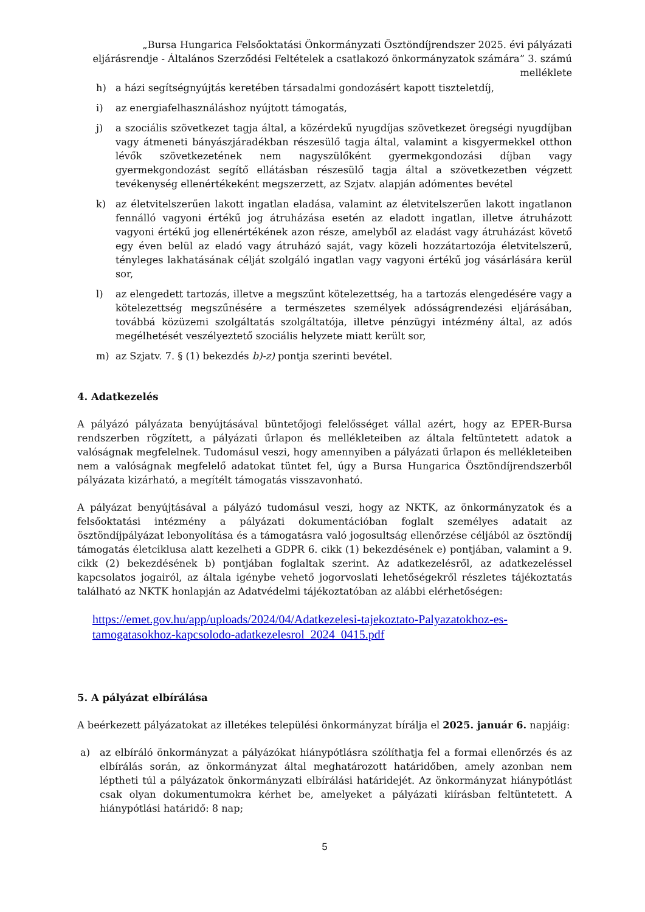„Bursa Hungarica Felsőoktatási Önkormányzati Ösztöndíjrendszer 2025. évi pályázati eljárásrendje - Általános Szerződési Feltételek a csatlakozó önkormányzatok számára” 3. számú melléklete
h) a házi segítségnyújtás keretében társadalmi gondozásért kapott tiszteletdíj,
i) az energiafelhasználáshoz nyújtott támogatás,
j) a szociális szövetkezet tagja által, a közérdekű nyugdíjas szövetkezet öregségi nyugdíjban vagy átmeneti bányászjáradékban részesülő tagja által, valamint a kisgyermekkel otthon lévők szövetkezetének nem nagyszülőként gyermekgondozási díjban vagy gyermekgondozást segítő ellátásban részesülő tagja által a szövetkezetben végzett tevékenység ellenértékeként megszerzett, az Szjatv. alapján adómentes bevétel
k) az életvitelszerűen lakott ingatlan eladása, valamint az életvitelszerűen lakott ingatlanon fennálló vagyoni értékű jog átruházása esetén az eladott ingatlan, illetve átruházott vagyoni értékű jog ellenértékének azon része, amelyből az eladást vagy átruházást követő egy éven belül az eladó vagy átruházó saját, vagy közeli hozzátartozója életvitelszerű, tényleges lakhatásának célját szolgáló ingatlan vagy vagyoni értékű jog vásárlására kerül sor,
l) az elengedett tartozás, illetve a megszűnt kötelezettség, ha a tartozás elengedésére vagy a kötelezettség megszűnésére a természetes személyek adósságrendezési eljárásában, továbbá közüzemi szolgáltatás szolgáltatója, illetve pénzügyi intézmény által, az adós megélhetését veszélyeztető szociális helyzete miatt került sor,
m) az Szjatv. 7. § (1) bekezdés b)-z) pontja szerinti bevétel.
4. Adatkezelés
A pályázó pályázata benyújtásával büntetőjogi felelősséget vállal azért, hogy az EPER-Bursa rendszerben rögzített, a pályázati űrlapon és mellékleteiben az általa feltüntetett adatok a valóságnak megfelelnek. Tudomásul veszi, hogy amennyiben a pályázati űrlapon és mellékleteiben nem a valóságnak megfelelő adatokat tüntet fel, úgy a Bursa Hungarica Ösztöndíjrendszerből pályázata kizárható, a megítélt támogatás visszavonható.
A pályázat benyújtásával a pályázó tudomásul veszi, hogy az NKTK, az önkormányzatok és a felsőoktatási intézmény a pályázati dokumentációban foglalt személyes adatait az ösztöndíjpályázat lebonyolítása és a támogatásra való jogosultság ellenőrzése céljából az ösztöndíj támogatás életciklusa alatt kezelheti a GDPR 6. cikk (1) bekezdésének e) pontjában, valamint a 9. cikk (2) bekezdésének b) pontjában foglaltak szerint. Az adatkezelésről, az adatkezeléssel kapcsolatos jogairól, az általa igénybe vehető jogorvoslati lehetőségekről részletes tájékoztatás található az NKTK honlapján az Adatvédelmi tájékoztatóban az alábbi elérhetőségen:
https://emet.gov.hu/app/uploads/2024/04/Adatkezelesi-tajekoztato-Palyazatokhoz-es-tamogatasokhoz-kapcsolodo-adatkezelesrol_2024_0415.pdf
5. A pályázat elbírálása
A beérkezett pályázatokat az illetékes települési önkormányzat bírálja el 2025. január 6. napjáig:
a) az elbíráló önkormányzat a pályázókat hiánypótlásra szólíthatja fel a formai ellenőrzés és az elbírálás során, az önkormányzat által meghatározott határidőben, amely azonban nem léptheti túl a pályázatok önkormányzati elbírálási határidejét. Az önkormányzat hiánypótlást csak olyan dokumentumokra kérhet be, amelyeket a pályázati kiírásban feltüntetett. A hiánypótlási határidő: 8 nap;
5